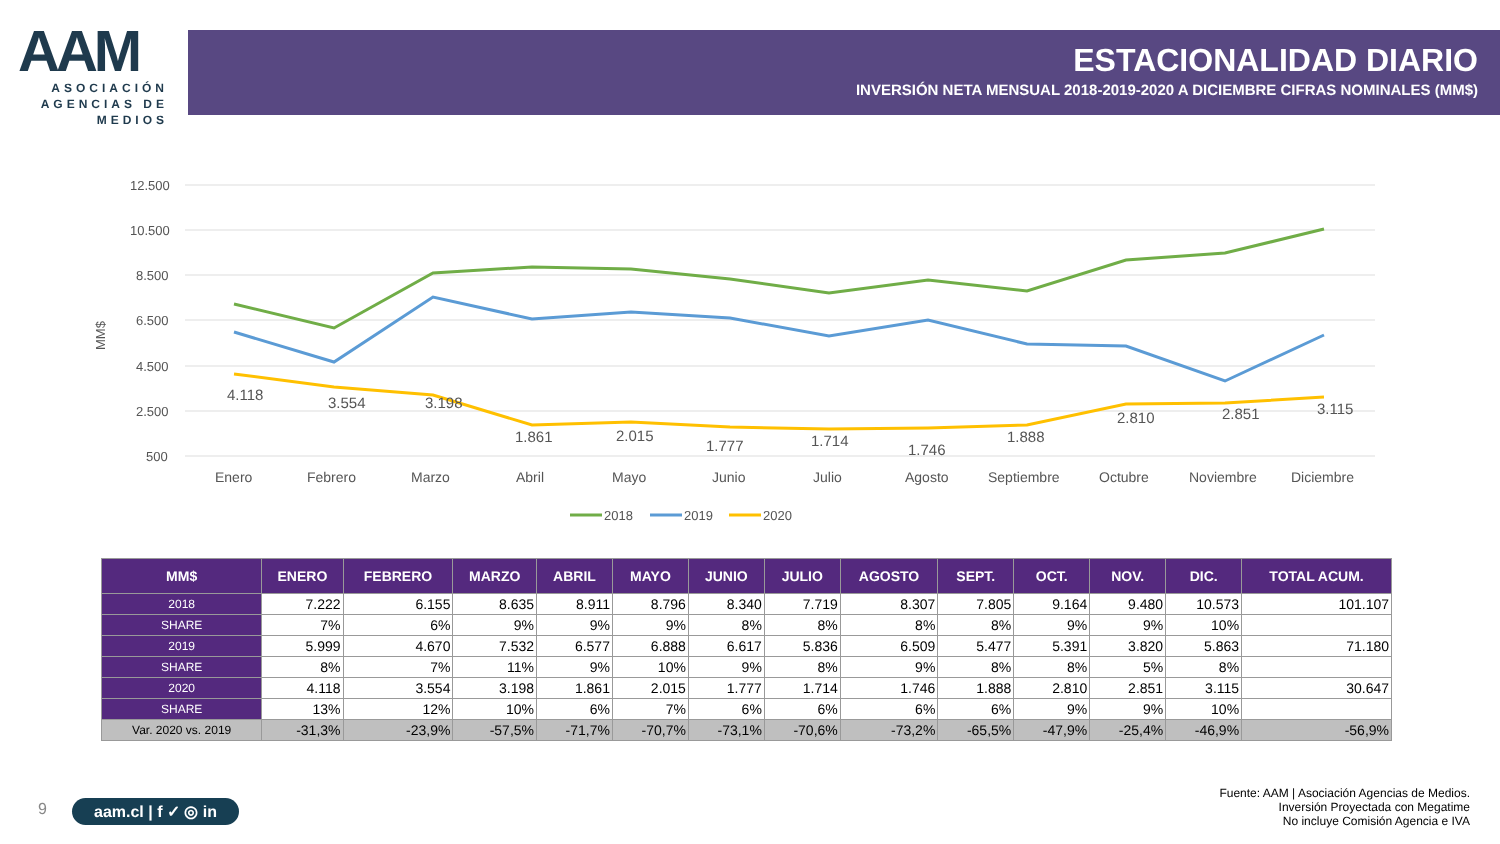AAM
ASOCIACIÓN AGENCIAS DE MEDIOS
ESTACIONALIDAD DIARIO
INVERSIÓN NETA MENSUAL 2018-2019-2020 A DICIEMBRE CIFRAS NOMINALES (MM$)
12.500
10.500
8.500
6.500
4.500
2.500
500
MM$
4.118
3.554
3.198
1.861
2.015
1.777
1.714
1.746
1.888
2.810
2.851
3.115
Enero
Febrero
Marzo
Abril
Mayo
Junio
Julio
Agosto
Septiembre
Octubre
Noviembre
Diciembre
2018
2019
2020
| MM$ | ENERO | FEBRERO | MARZO | ABRIL | MAYO | JUNIO | JULIO | AGOSTO | SEPT. | OCT. | NOV. | DIC. | TOTAL ACUM. |
| --- | --- | --- | --- | --- | --- | --- | --- | --- | --- | --- | --- | --- | --- |
| 2018 | 7.222 | 6.155 | 8.635 | 8.911 | 8.796 | 8.340 | 7.719 | 8.307 | 7.805 | 9.164 | 9.480 | 10.573 | 101.107 |
| SHARE | 7% | 6% | 9% | 9% | 9% | 8% | 8% | 8% | 8% | 9% | 9% | 10% | |
| 2019 | 5.999 | 4.670 | 7.532 | 6.577 | 6.888 | 6.617 | 5.836 | 6.509 | 5.477 | 5.391 | 3.820 | 5.863 | 71.180 |
| SHARE | 8% | 7% | 11% | 9% | 10% | 9% | 8% | 9% | 8% | 8% | 5% | 8% | |
| 2020 | 4.118 | 3.554 | 3.198 | 1.861 | 2.015 | 1.777 | 1.714 | 1.746 | 1.888 | 2.810 | 2.851 | 3.115 | 30.647 |
| SHARE | 13% | 12% | 10% | 6% | 7% | 6% | 6% | 6% | 6% | 9% | 9% | 10% | |
| Var. 2020 vs. 2019 | -31,3% | -23,9% | -57,5% | -71,7% | -70,7% | -73,1% | -70,6% | -73,2% | -65,5% | -47,9% | -25,4% | -46,9% | -56,9% |
9 aam.cl | f ✓ ◎ in
Fuente: AAM | Asociación Agencias de Medios.
Inversión Proyectada con Megatime
No incluye Comisión Agencia e IVA